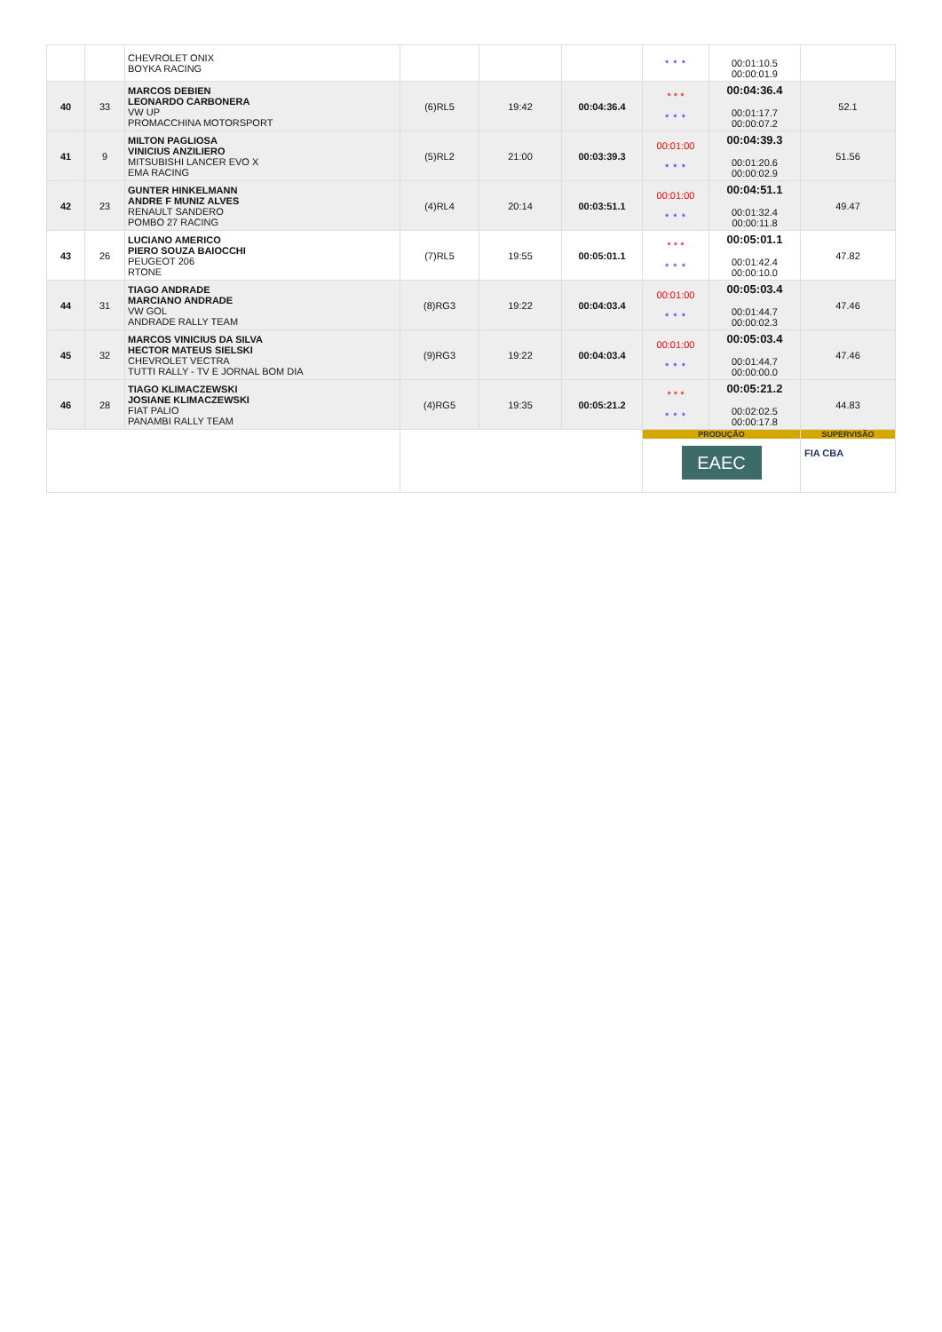| | | CHEVROLET ONIX BOYKA RACING | | | | * * * | 00:01:10.5 00:00:01.9 | |
| 40 | 33 | MARCOS DEBIEN LEONARDO CARBONERA VW UP PROMACCHINA MOTORSPORT | (6)RL5 | 19:42 | 00:04:36.4 | * * * * * * | 00:04:36.4 00:01:17.7 00:00:07.2 | 52.1 |
| 41 | 9 | MILTON PAGLIOSA VINICIUS ANZILIERO MITSUBISHI LANCER EVO X EMA RACING | (5)RL2 | 21:00 | 00:03:39.3 | 00:01:00 * * * | 00:04:39.3 00:01:20.6 00:00:02.9 | 51.56 |
| 42 | 23 | GUNTER HINKELMANN ANDRE F MUNIZ ALVES RENAULT SANDERO POMBO 27 RACING | (4)RL4 | 20:14 | 00:03:51.1 | 00:01:00 * * * | 00:04:51.1 00:01:32.4 00:00:11.8 | 49.47 |
| 43 | 26 | LUCIANO AMERICO PIERO SOUZA BAIOCCHI PEUGEOT 206 RTONE | (7)RL5 | 19:55 | 00:05:01.1 | * * * * * * | 00:05:01.1 00:01:42.4 00:00:10.0 | 47.82 |
| 44 | 31 | TIAGO ANDRADE MARCIANO ANDRADE VW GOL ANDRADE RALLY TEAM | (8)RG3 | 19:22 | 00:04:03.4 | 00:01:00 * * * | 00:05:03.4 00:01:44.7 00:00:02.3 | 47.46 |
| 45 | 32 | MARCOS VINICIUS DA SILVA HECTOR MATEUS SIELSKI CHEVROLET VECTRA TUTTI RALLY - TV E JORNAL BOM DIA | (9)RG3 | 19:22 | 00:04:03.4 | 00:01:00 * * * | 00:05:03.4 00:01:44.7 00:00:00.0 | 47.46 |
| 46 | 28 | TIAGO KLIMACZEWSKI JOSIANE KLIMACZEWSKI FIAT PALIO PANAMBI RALLY TEAM | (4)RG5 | 19:35 | 00:05:21.2 | * * * * * * | 00:05:21.2 00:02:02.5 00:00:17.8 | 44.83 |
| | | | | | | PRODUÇÃO EAEC | | SUPERVISÃO FIA CBA |